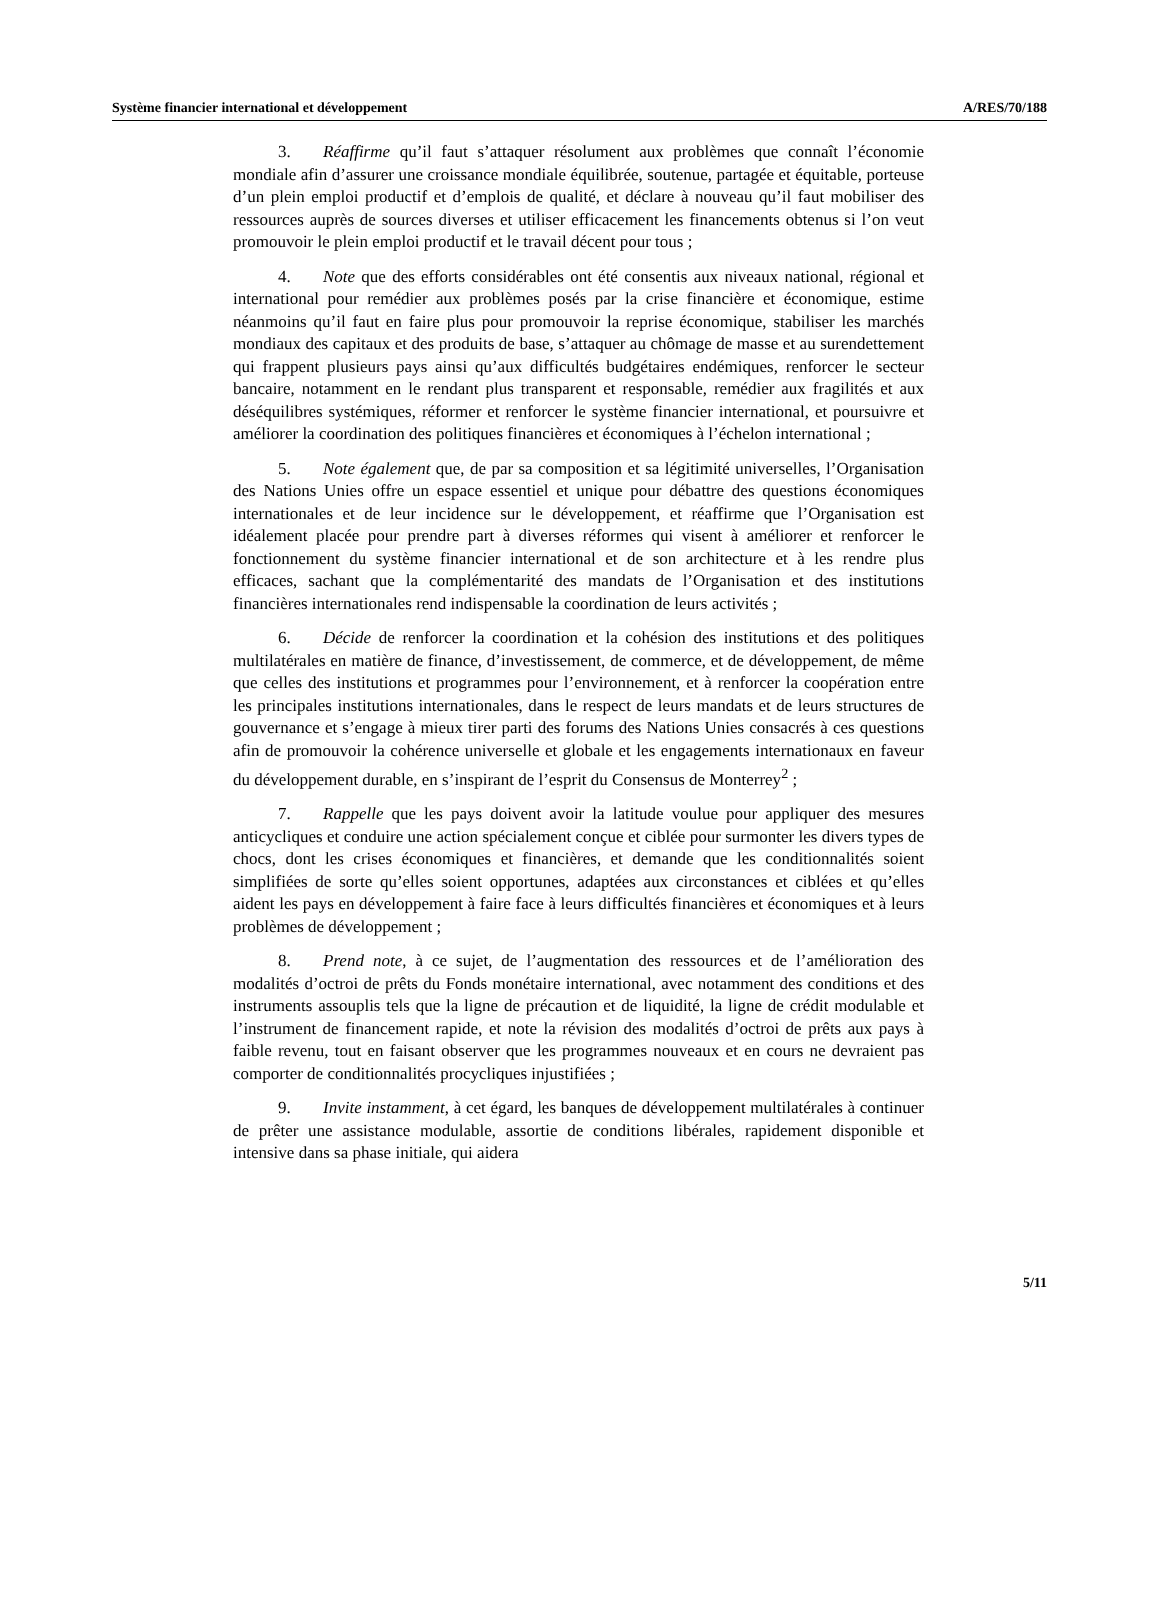Système financier international et développement A/RES/70/188
3. Réaffirme qu’il faut s’attaquer résolument aux problèmes que connaît l’économie mondiale afin d’assurer une croissance mondiale équilibrée, soutenue, partagée et équitable, porteuse d’un plein emploi productif et d’emplois de qualité, et déclare à nouveau qu’il faut mobiliser des ressources auprès de sources diverses et utiliser efficacement les financements obtenus si l’on veut promouvoir le plein emploi productif et le travail décent pour tous ;
4. Note que des efforts considérables ont été consentis aux niveaux national, régional et international pour remédier aux problèmes posés par la crise financière et économique, estime néanmoins qu’il faut en faire plus pour promouvoir la reprise économique, stabiliser les marchés mondiaux des capitaux et des produits de base, s’attaquer au chômage de masse et au surendettement qui frappent plusieurs pays ainsi qu’aux difficultés budgétaires endémiques, renforcer le secteur bancaire, notamment en le rendant plus transparent et responsable, remédier aux fragilités et aux déséquilibres systémiques, réformer et renforcer le système financier international, et poursuivre et améliorer la coordination des politiques financières et économiques à l’échelon international ;
5. Note également que, de par sa composition et sa légitimité universelles, l’Organisation des Nations Unies offre un espace essentiel et unique pour débattre des questions économiques internationales et de leur incidence sur le développement, et réaffirme que l’Organisation est idéalement placée pour prendre part à diverses réformes qui visent à améliorer et renforcer le fonctionnement du système financier international et de son architecture et à les rendre plus efficaces, sachant que la complémentarité des mandats de l’Organisation et des institutions financières internationales rend indispensable la coordination de leurs activités ;
6. Décide de renforcer la coordination et la cohésion des institutions et des politiques multilatérales en matière de finance, d’investissement, de commerce, et de développement, de même que celles des institutions et programmes pour l’environnement, et à renforcer la coopération entre les principales institutions internationales, dans le respect de leurs mandats et de leurs structures de gouvernance et s’engage à mieux tirer parti des forums des Nations Unies consacrés à ces questions afin de promouvoir la cohérence universelle et globale et les engagements internationaux en faveur du développement durable, en s’inspirant de l’esprit du Consensus de Monterrey<sup>2</sup> ;
7. Rappelle que les pays doivent avoir la latitude voulue pour appliquer des mesures anticycliques et conduire une action spécialement conçue et ciblée pour surmonter les divers types de chocs, dont les crises économiques et financières, et demande que les conditionnalités soient simplifiées de sorte qu’elles soient opportunes, adaptées aux circonstances et ciblées et qu’elles aident les pays en développement à faire face à leurs difficultés financières et économiques et à leurs problèmes de développement ;
8. Prend note, à ce sujet, de l’augmentation des ressources et de l’amélioration des modalités d’octroi de prêts du Fonds monétaire international, avec notamment des conditions et des instruments assouplis tels que la ligne de précaution et de liquidité, la ligne de crédit modulable et l’instrument de financement rapide, et note la révision des modalités d’octroi de prêts aux pays à faible revenu, tout en faisant observer que les programmes nouveaux et en cours ne devraient pas comporter de conditionnalités procycliques injustifiées ;
9. Invite instamment, à cet égard, les banques de développement multilatérales à continuer de prêter une assistance modulable, assortie de conditions libérales, rapidement disponible et intensive dans sa phase initiale, qui aidera
5/11